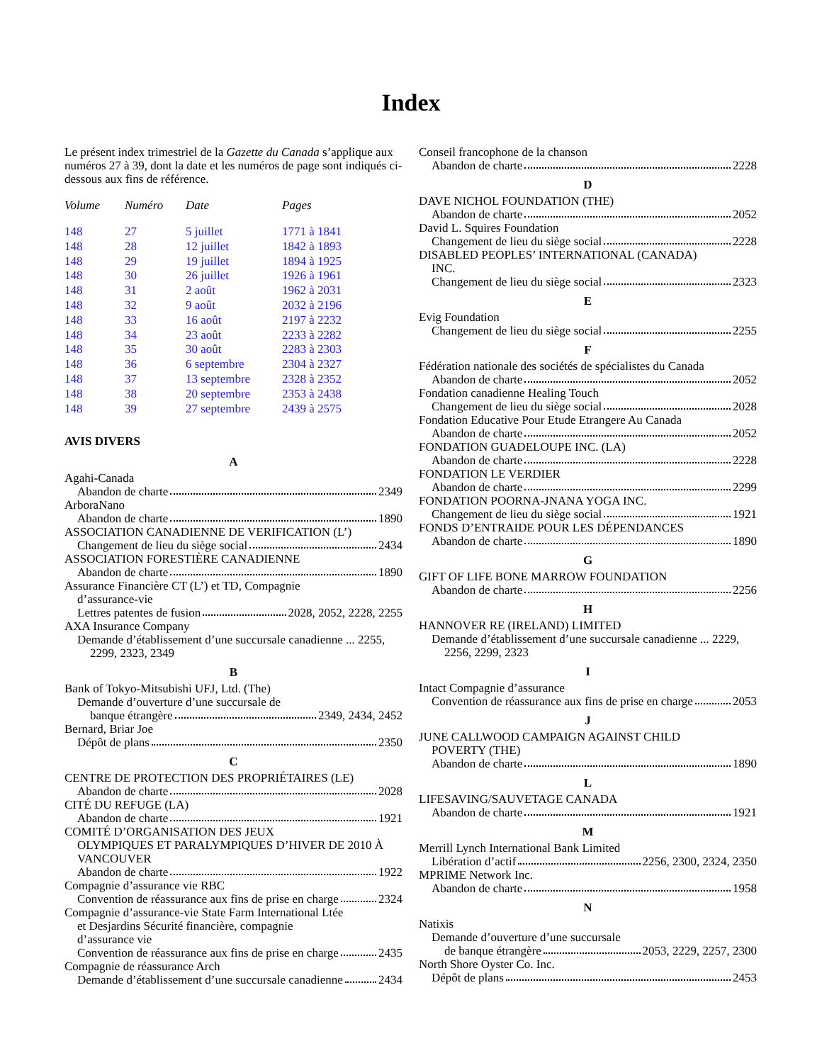Index
Le présent index trimestriel de la Gazette du Canada s’applique aux numéros 27 à 39, dont la date et les numéros de page sont indiqués ci-dessous aux fins de référence.
| Volume | Numéro | Date | Pages |
| --- | --- | --- | --- |
| 148 | 27 | 5 juillet | 1771 à 1841 |
| 148 | 28 | 12 juillet | 1842 à 1893 |
| 148 | 29 | 19 juillet | 1894 à 1925 |
| 148 | 30 | 26 juillet | 1926 à 1961 |
| 148 | 31 | 2 août | 1962 à 2031 |
| 148 | 32 | 9 août | 2032 à 2196 |
| 148 | 33 | 16 août | 2197 à 2232 |
| 148 | 34 | 23 août | 2233 à 2282 |
| 148 | 35 | 30 août | 2283 à 2303 |
| 148 | 36 | 6 septembre | 2304 à 2327 |
| 148 | 37 | 13 septembre | 2328 à 2352 |
| 148 | 38 | 20 septembre | 2353 à 2438 |
| 148 | 39 | 27 septembre | 2439 à 2575 |
AVIS DIVERS
A
Agahi-Canada
Abandon de charte 2349
ArboraNano
Abandon de charte 1890
ASSOCIATION CANADIENNE DE VERIFICATION (L’)
Changement de lieu du siège social 2434
ASSOCIATION FORESTIÈRE CANADIENNE
Abandon de charte 1890
Assurance Financière CT (L’) et TD, Compagnie
d’assurance-vie
Lettres patentes de fusion 2028, 2052, 2228, 2255
AXA Insurance Company
Demande d’établissement d’une succursale canadienne ... 2255,
2299, 2323, 2349
B
Bank of Tokyo-Mitsubishi UFJ, Ltd. (The)
Demande d’ouverture d’une succursale de
banque étrangère 2349, 2434, 2452
Bernard, Briar Joe
Dépôt de plans 2350
C
CENTRE DE PROTECTION DES PROPRIÉTAIRES (LE)
Abandon de charte 2028
CITÉ DU REFUGE (LA)
Abandon de charte 1921
COMITÉ D’ORGANISATION DES JEUX
OLYMPIQUES ET PARALYMPIQUES D’HIVER DE 2010 À VANCOUVER
Abandon de charte 1922
Compagnie d’assurance vie RBC
Convention de réassurance aux fins de prise en charge 2324
Compagnie d’assurance-vie State Farm International Ltée
et Desjardins Sécurité financière, compagnie
d’assurance vie
Convention de réassurance aux fins de prise en charge 2435
Compagnie de réassurance Arch
Demande d’établissement d’une succursale canadienne 2434
Conseil francophone de la chanson
Abandon de charte 2228
D
DAVE NICHOL FOUNDATION (THE)
Abandon de charte 2052
David L. Squires Foundation
Changement de lieu du siège social 2228
DISABLED PEOPLES’ INTERNATIONAL (CANADA)
INC.
Changement de lieu du siège social 2323
E
Evig Foundation
Changement de lieu du siège social 2255
F
Fédération nationale des sociétés de spécialistes du Canada
Abandon de charte 2052
Fondation canadienne Healing Touch
Changement de lieu du siège social 2028
Fondation Educative Pour Etude Etrangere Au Canada
Abandon de charte 2052
FONDATION GUADELOUPE INC. (LA)
Abandon de charte 2228
FONDATION LE VERDIER
Abandon de charte 2299
FONDATION POORNA-JNANA YOGA INC.
Changement de lieu du siège social 1921
FONDS D’ENTRAIDE POUR LES DÉPENDANCES
Abandon de charte 1890
G
GIFT OF LIFE BONE MARROW FOUNDATION
Abandon de charte 2256
H
HANNOVER RE (IRELAND) LIMITED
Demande d’établissement d’une succursale canadienne ... 2229,
2256, 2299, 2323
I
Intact Compagnie d’assurance
Convention de réassurance aux fins de prise en charge 2053
J
JUNE CALLWOOD CAMPAIGN AGAINST CHILD
POVERTY (THE)
Abandon de charte 1890
L
LIFESAVING/SAUVETAGE CANADA
Abandon de charte 1921
M
Merrill Lynch International Bank Limited
Libération d’actif 2256, 2300, 2324, 2350
MPRIME Network Inc.
Abandon de charte 1958
N
Natixis
Demande d’ouverture d’une succursale
de banque étrangère 2053, 2229, 2257, 2300
North Shore Oyster Co. Inc.
Dépôt de plans 2453